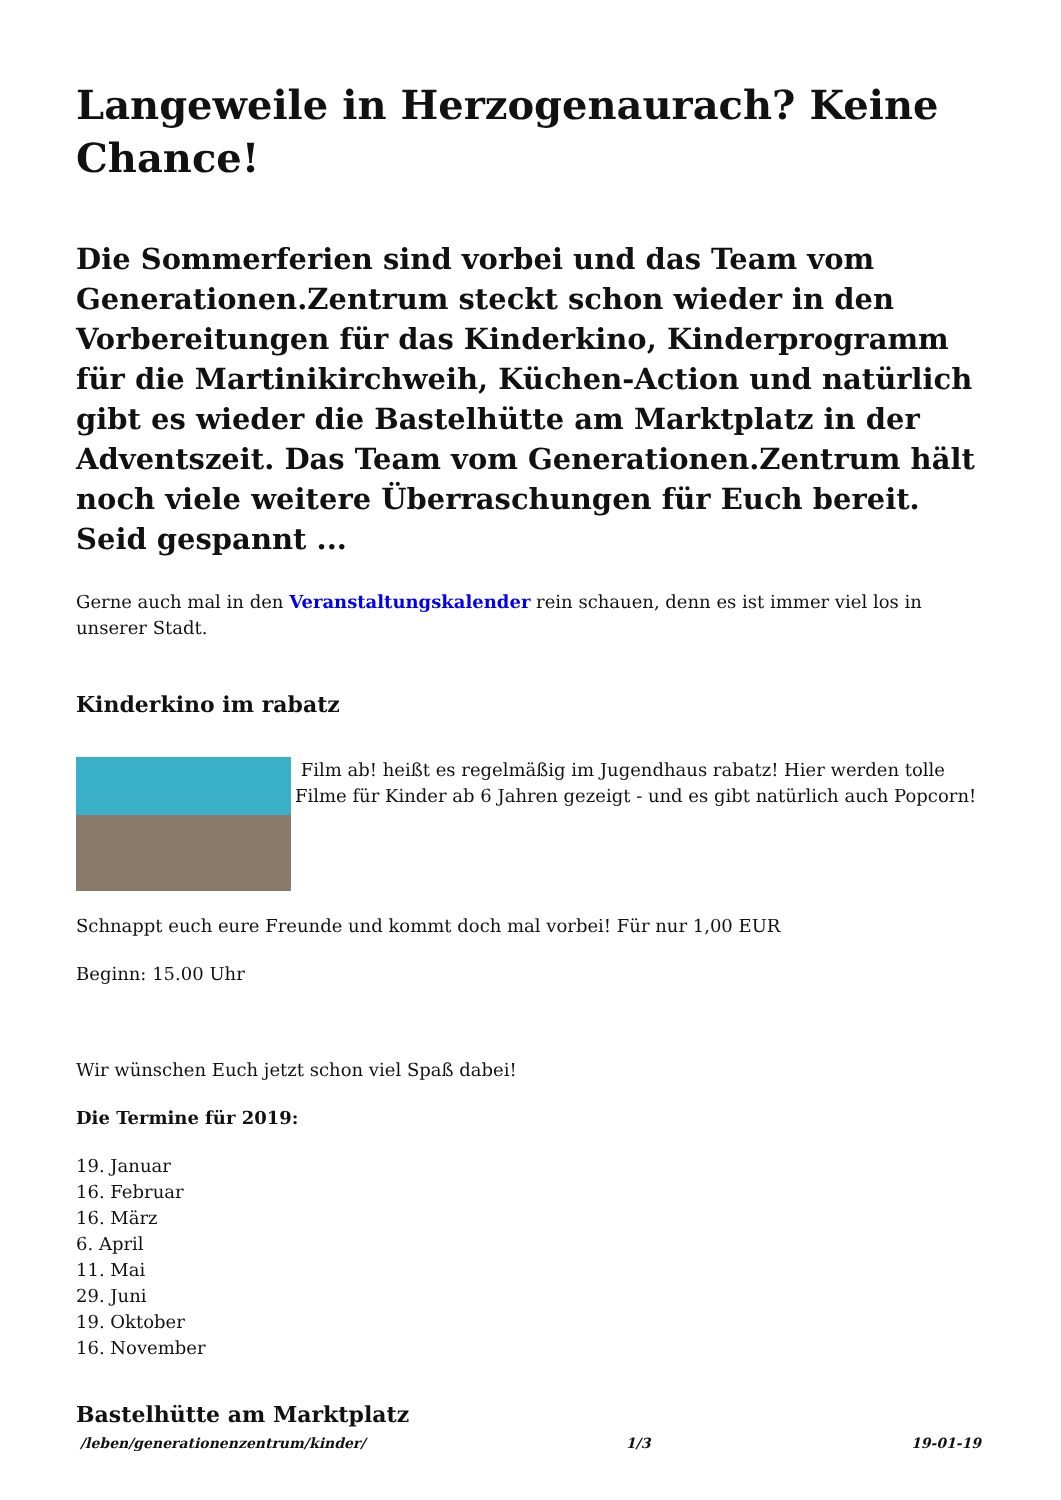Langeweile in Herzogenaurach? Keine Chance!
Die Sommerferien sind vorbei und das Team vom Generationen.Zentrum steckt schon wieder in den Vorbereitungen für das Kinderkino, Kinderprogramm für die Martinikirchweih, Küchen-Action und natürlich gibt es wieder die Bastelhütte am Marktplatz in der Adventszeit. Das Team vom Generationen.Zentrum hält noch viele weitere Überraschungen für Euch bereit. Seid gespannt ...
Gerne auch mal in den Veranstaltungskalender rein schauen, denn es ist immer viel los in unserer Stadt.
Kinderkino im rabatz
Film ab! heißt es regelmäßig im Jugendhaus rabatz! Hier werden tolle Filme für Kinder ab 6 Jahren gezeigt - und es gibt natürlich auch Popcorn!
Schnappt euch eure Freunde und kommt doch mal vorbei! Für nur 1,00 EUR
Beginn: 15.00 Uhr
Wir wünschen Euch jetzt schon viel Spaß dabei!
Die Termine für 2019:
19. Januar
16. Februar
16. März
6. April
11. Mai
29. Juni
19. Oktober
16. November
Bastelhütte am Marktplatz
/leben/generationenzentrum/kinder/ 1/3 19-01-19